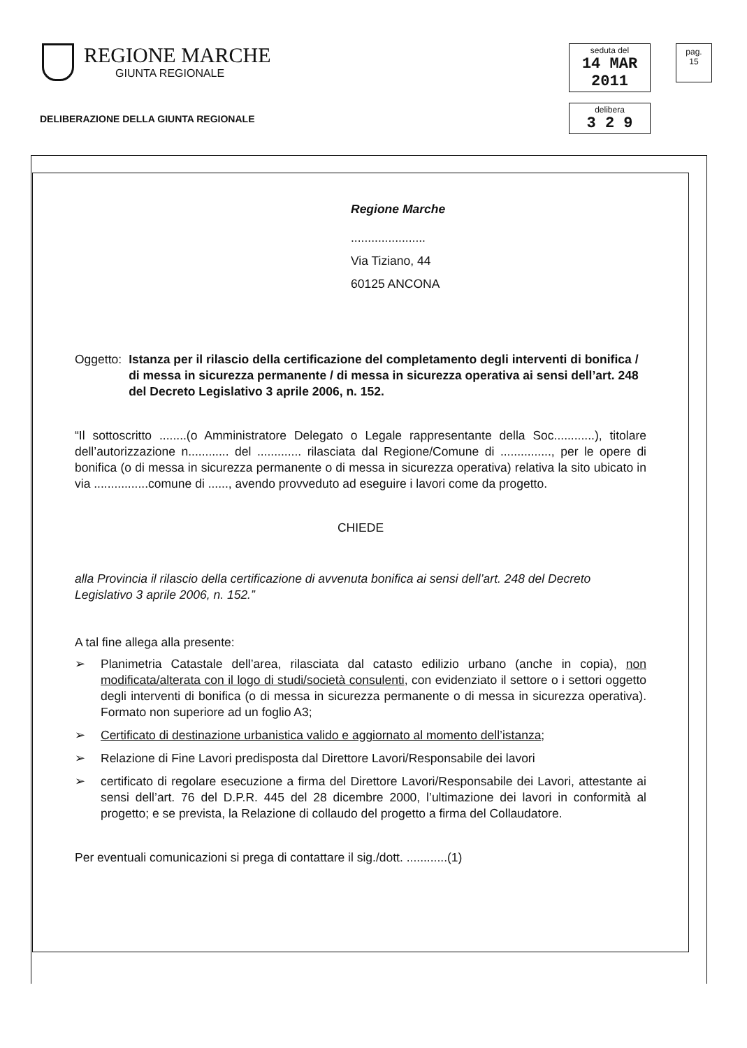REGIONE MARCHE
GIUNTA REGIONALE
seduta del
14 MAR 2011
delibera
3 2 9
pag.
15
DELIBERAZIONE DELLA GIUNTA REGIONALE
Regione Marche
......................
Via Tiziano, 44
60125 ANCONA
Oggetto: Istanza per il rilascio della certificazione del completamento degli interventi di bonifica / di messa in sicurezza permanente / di messa in sicurezza operativa ai sensi dell’art. 248 del Decreto Legislativo 3 aprile 2006, n. 152.
“Il sottoscritto ........(o Amministratore Delegato o Legale rappresentante della Soc............), titolare dell’autorizzazione n............ del ............. rilasciata dal Regione/Comune di ..............., per le opere di bonifica (o di messa in sicurezza permanente o di messa in sicurezza operativa) relativa la sito ubicato in via ................comune di ......, avendo provveduto ad eseguire i lavori come da progetto.
CHIEDE
alla Provincia il rilascio della certificazione di avvenuta bonifica ai sensi dell’art. 248 del Decreto Legislativo 3 aprile 2006, n. 152.”
A tal fine allega alla presente:
➢ Planimetria Catastale dell’area, rilasciata dal catasto edilizio urbano (anche in copia), non modificata/alterata con il logo di studi/società consulenti, con evidenziato il settore o i settori oggetto degli interventi di bonifica (o di messa in sicurezza permanente o di messa in sicurezza operativa). Formato non superiore ad un foglio A3;
➢ Certificato di destinazione urbanistica valido e aggiornato al momento dell’istanza;
➢ Relazione di Fine Lavori predisposta dal Direttore Lavori/Responsabile dei lavori
➢ certificato di regolare esecuzione a firma del Direttore Lavori/Responsabile dei Lavori, attestante ai sensi dell’art. 76 del D.P.R. 445 del 28 dicembre 2000, l’ultimazione dei lavori in conformità al progetto; e se prevista, la Relazione di collaudo del progetto a firma del Collaudatore.
Per eventuali comunicazioni si prega di contattare il sig./dott. ............(1)